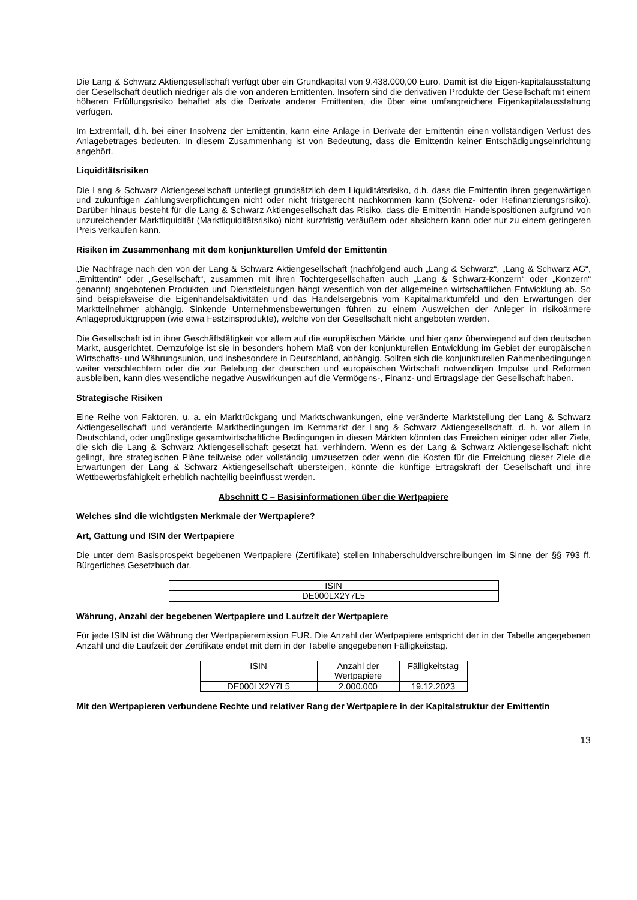Die Lang & Schwarz Aktiengesellschaft verfügt über ein Grundkapital von 9.438.000,00 Euro. Damit ist die Eigen-kapitalausstattung der Gesellschaft deutlich niedriger als die von anderen Emittenten. Insofern sind die derivativen Produkte der Gesellschaft mit einem höheren Erfüllungsrisiko behaftet als die Derivate anderer Emittenten, die über eine umfangreichere Eigenkapitalausstattung verfügen.
Im Extremfall, d.h. bei einer Insolvenz der Emittentin, kann eine Anlage in Derivate der Emittentin einen vollständigen Verlust des Anlagebetrages bedeuten. In diesem Zusammenhang ist von Bedeutung, dass die Emittentin keiner Entschädigungseinrichtung angehört.
Liquiditätsrisiken
Die Lang & Schwarz Aktiengesellschaft unterliegt grundsätzlich dem Liquiditätsrisiko, d.h. dass die Emittentin ihren gegenwärtigen und zukünftigen Zahlungsverpflichtungen nicht oder nicht fristgerecht nachkommen kann (Solvenz- oder Refinanzierungsrisiko). Darüber hinaus besteht für die Lang & Schwarz Aktiengesellschaft das Risiko, dass die Emittentin Handelspositionen aufgrund von unzureichender Marktliquidität (Marktliquiditätsrisiko) nicht kurzfristig veräußern oder absichern kann oder nur zu einem geringeren Preis verkaufen kann.
Risiken im Zusammenhang mit dem konjunkturellen Umfeld der Emittentin
Die Nachfrage nach den von der Lang & Schwarz Aktiengesellschaft (nachfolgend auch „Lang & Schwarz“, „Lang & Schwarz AG“, „Emittentin“ oder „Gesellschaft“, zusammen mit ihren Tochtergesellschaften auch „Lang & Schwarz-Konzern“ oder „Konzern“ genannt) angebotenen Produkten und Dienstleistungen hängt wesentlich von der allgemeinen wirtschaftlichen Entwicklung ab. So sind beispielsweise die Eigenhandelsaktivitäten und das Handelsergebnis vom Kapitalmarktumfeld und den Erwartungen der Marktteilnehmer abhängig. Sinkende Unternehmensbewertungen führen zu einem Ausweichen der Anleger in risikoärmere Anlageproduktgruppen (wie etwa Festzinsprodukte), welche von der Gesellschaft nicht angeboten werden.
Die Gesellschaft ist in ihrer Geschäftstätigkeit vor allem auf die europäischen Märkte, und hier ganz überwiegend auf den deutschen Markt, ausgerichtet. Demzufolge ist sie in besonders hohem Maß von der konjunkturellen Entwicklung im Gebiet der europäischen Wirtschafts- und Währungsunion, und insbesondere in Deutschland, abhängig. Sollten sich die konjunkturellen Rahmenbedingungen weiter verschlechtern oder die zur Belebung der deutschen und europäischen Wirtschaft notwendigen Impulse und Reformen ausbleiben, kann dies wesentliche negative Auswirkungen auf die Vermögens-, Finanz- und Ertragslage der Gesellschaft haben.
Strategische Risiken
Eine Reihe von Faktoren, u. a. ein Marktrückgang und Marktschwankungen, eine veränderte Marktstellung der Lang & Schwarz Aktiengesellschaft und veränderte Marktbedingungen im Kernmarkt der Lang & Schwarz Aktiengesellschaft, d. h. vor allem in Deutschland, oder ungünstige gesamtwirtschaftliche Bedingungen in diesen Märkten könnten das Erreichen einiger oder aller Ziele, die sich die Lang & Schwarz Aktiengesellschaft gesetzt hat, verhindern. Wenn es der Lang & Schwarz Aktiengesellschaft nicht gelingt, ihre strategischen Pläne teilweise oder vollständig umzusetzen oder wenn die Kosten für die Erreichung dieser Ziele die Erwartungen der Lang & Schwarz Aktiengesellschaft übersteigen, könnte die künftige Ertragskraft der Gesellschaft und ihre Wettbewerbsfähigkeit erheblich nachteilig beeinflusst werden.
Abschnitt C – Basisinformationen über die Wertpapiere
Welches sind die wichtigsten Merkmale der Wertpapiere?
Art, Gattung und ISIN der Wertpapiere
Die unter dem Basisprospekt begebenen Wertpapiere (Zertifikate) stellen Inhaberschuldverschreibungen im Sinne der §§ 793 ff. Bürgerliches Gesetzbuch dar.
| ISIN |
| --- |
| DE000LX2Y7L5 |
Währung, Anzahl der begebenen Wertpapiere und Laufzeit der Wertpapiere
Für jede ISIN ist die Währung der Wertpapieremission EUR. Die Anzahl der Wertpapiere entspricht der in der Tabelle angegebenen Anzahl und die Laufzeit der Zertifikate endet mit dem in der Tabelle angegebenen Fälligkeitstag.
| ISIN | Anzahl der Wertpapiere | Fälligkeitstag |
| --- | --- | --- |
| DE000LX2Y7L5 | 2.000.000 | 19.12.2023 |
Mit den Wertpapieren verbundene Rechte und relativer Rang der Wertpapiere in der Kapitalstruktur der Emittentin
13